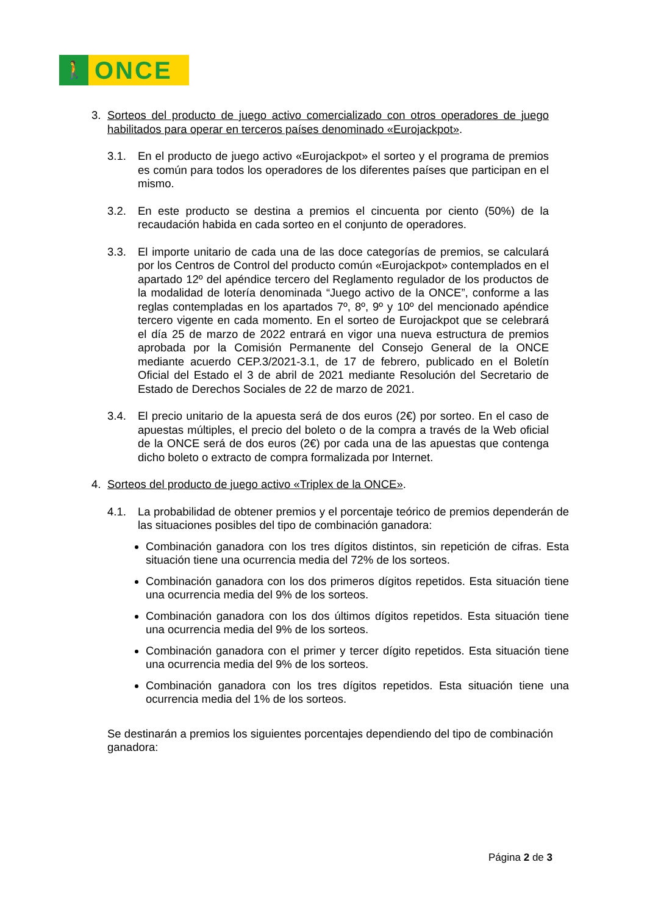🚶
ONCE
3. Sorteos del producto de juego activo comercializado con otros operadores de juego habilitados para operar en terceros países denominado «Eurojackpot».
3.1. En el producto de juego activo «Eurojackpot» el sorteo y el programa de premios es común para todos los operadores de los diferentes países que participan en el mismo.
3.2. En este producto se destina a premios el cincuenta por ciento (50%) de la recaudación habida en cada sorteo en el conjunto de operadores.
3.3. El importe unitario de cada una de las doce categorías de premios, se calculará por los Centros de Control del producto común «Eurojackpot» contemplados en el apartado 12º del apéndice tercero del Reglamento regulador de los productos de la modalidad de lotería denominada “Juego activo de la ONCE”, conforme a las reglas contempladas en los apartados 7º, 8º, 9º y 10º del mencionado apéndice tercero vigente en cada momento. En el sorteo de Eurojackpot que se celebrará el día 25 de marzo de 2022 entrará en vigor una nueva estructura de premios aprobada por la Comisión Permanente del Consejo General de la ONCE mediante acuerdo CEP.3/2021-3.1, de 17 de febrero, publicado en el Boletín Oficial del Estado el 3 de abril de 2021 mediante Resolución del Secretario de Estado de Derechos Sociales de 22 de marzo de 2021.
3.4. El precio unitario de la apuesta será de dos euros (2€) por sorteo. En el caso de apuestas múltiples, el precio del boleto o de la compra a través de la Web oficial de la ONCE será de dos euros (2€) por cada una de las apuestas que contenga dicho boleto o extracto de compra formalizada por Internet.
4. Sorteos del producto de juego activo «Triplex de la ONCE».
4.1. La probabilidad de obtener premios y el porcentaje teórico de premios dependerán de las situaciones posibles del tipo de combinación ganadora:
Combinación ganadora con los tres dígitos distintos, sin repetición de cifras. Esta situación tiene una ocurrencia media del 72% de los sorteos.
Combinación ganadora con los dos primeros dígitos repetidos. Esta situación tiene una ocurrencia media del 9% de los sorteos.
Combinación ganadora con los dos últimos dígitos repetidos. Esta situación tiene una ocurrencia media del 9% de los sorteos.
Combinación ganadora con el primer y tercer dígito repetidos. Esta situación tiene una ocurrencia media del 9% de los sorteos.
Combinación ganadora con los tres dígitos repetidos. Esta situación tiene una ocurrencia media del 1% de los sorteos.
Se destinarán a premios los siguientes porcentajes dependiendo del tipo de combinación ganadora:
Página 2 de 3